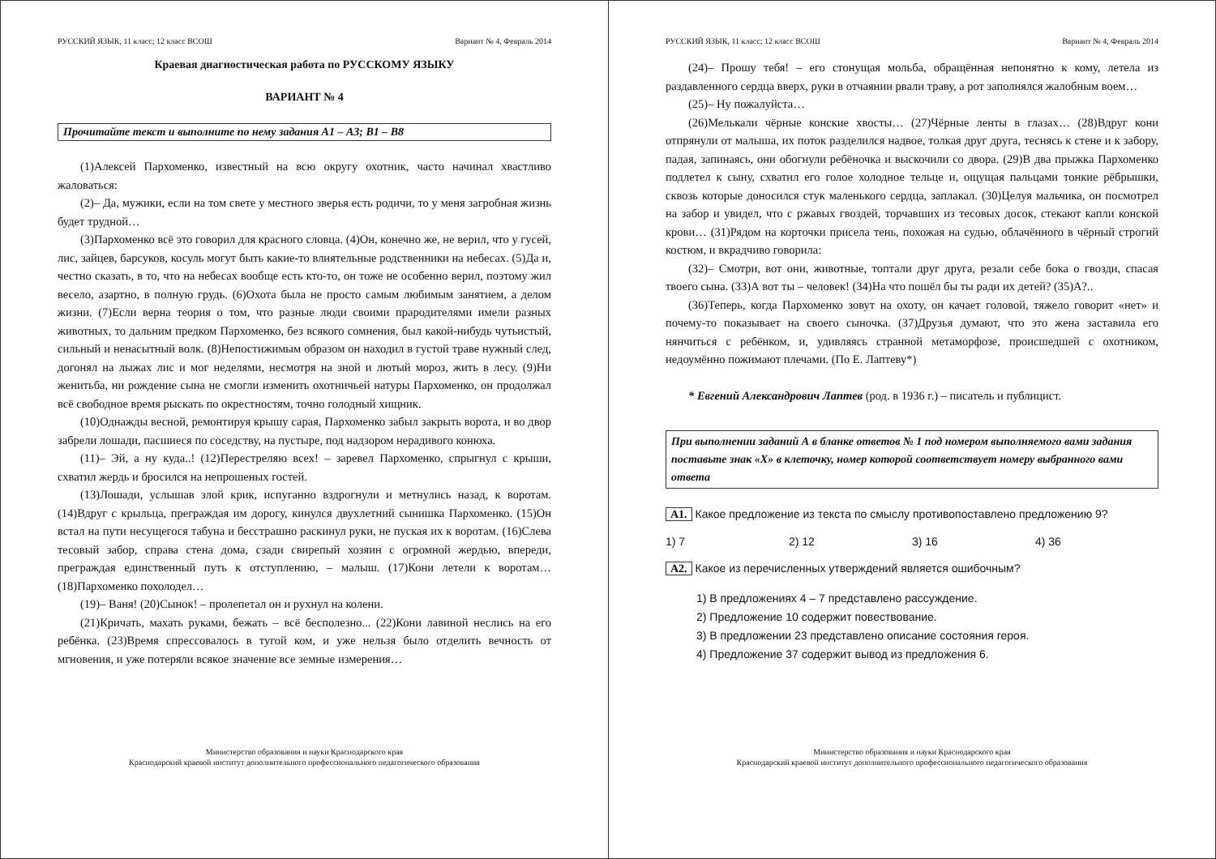РУССКИЙ ЯЗЫК, 11 класс; 12 класс ВСОШ Вариант № 4, Февраль 2014
Краевая диагностическая работа по РУССКОМУ ЯЗЫКУ
ВАРИАНТ № 4
Прочитайте текст и выполните по нему задания А1 – А3; В1 – В8
(1)Алексей Пархоменко, известный на всю округу охотник, часто начинал хвастливо жаловаться:
(2)– Да, мужики, если на том свете у местного зверья есть родичи, то у меня загробная жизнь будет трудной…
(3)Пархоменко всё это говорил для красного словца. (4)Он, конечно же, не верил, что у гусей, лис, зайцев, барсуков, косуль могут быть какие-то влиятельные родственники на небесах. (5)Да и, честно сказать, в то, что на небесах вообще есть кто-то, он тоже не особенно верил, поэтому жил весело, азартно, в полную грудь. (6)Охота была не просто самым любимым занятием, а делом жизни. (7)Если верна теория о том, что разные люди своими прародителями имели разных животных, то дальним предком Пархоменко, без всякого сомнения, был какой-нибудь чутьистый, сильный и ненасытный волк. (8)Непостижимым образом он находил в густой траве нужный след, догонял на лыжах лис и мог неделями, несмотря на зной и лютый мороз, жить в лесу. (9)Ни женитьба, ни рождение сына не смогли изменить охотничьей натуры Пархоменко, он продолжал всё свободное время рыскать по окрестностям, точно голодный хищник.
(10)Однажды весной, ремонтируя крышу сарая, Пархоменко забыл закрыть ворота, и во двор забрели лошади, пасшиеся по соседству, на пустыре, под надзором нерадивого конюха.
(11)– Эй, а ну куда..! (12)Перестреляю всех! – заревел Пархоменко, спрыгнул с крыши, схватил жердь и бросился на непрошеных гостей.
(13)Лошади, услышав злой крик, испуганно вздрогнули и метнулись назад, к воротам. (14)Вдруг с крыльца, преграждая им дорогу, кинулся двухлетний сынишка Пархоменко. (15)Он встал на пути несущегося табуна и бесстрашно раскинул руки, не пуская их к воротам. (16)Слева тесовый забор, справа стена дома, сзади свирепый хозяин с огромной жердью, впереди, преграждая единственный путь к отступлению, – малыш. (17)Кони летели к воротам… (18)Пархоменко похолодел…
(19)– Ваня! (20)Сынок! – пролепетал он и рухнул на колени.
(21)Кричать, махать руками, бежать – всё бесполезно... (22)Кони лавиной неслись на его ребёнка. (23)Время спрессовалось в тугой ком, и уже нельзя было отделить вечность от мгновения, и уже потеряли всякое значение все земные измерения…
Министерство образования и науки Краснодарского края
Краснодарский краевой институт дополнительного профессионального педагогического образования
РУССКИЙ ЯЗЫК, 11 класс; 12 класс ВСОШ Вариант № 4, Февраль 2014
(24)– Прошу тебя! – его стонущая мольба, обращённая непонятно к кому, летела из раздавленного сердца вверх, руки в отчаянии рвали траву, а рот заполнялся жалобным воем…
(25)– Ну пожалуйста…
(26)Мелькали чёрные конские хвосты… (27)Чёрные ленты в глазах… (28)Вдруг кони отпрянули от малыша, их поток разделился надвое, толкая друг друга, теснясь к стене и к забору, падая, запинаясь, они обогнули ребёночка и выскочили со двора. (29)В два прыжка Пархоменко подлетел к сыну, схватил его голое холодное тельце и, ощущая пальцами тонкие рёбрышки, сквозь которые доносился стук маленького сердца, заплакал. (30)Целуя мальчика, он посмотрел на забор и увидел, что с ржавых гвоздей, торчавших из тесовых досок, стекают капли конской крови… (31)Рядом на корточки присела тень, похожая на судью, облачённого в чёрный строгий костюм, и вкрадчиво говорила:
(32)– Смотри, вот они, животные, топтали друг друга, резали себе бока о гвозди, спасая твоего сына. (33)А вот ты – человек! (34)На что пошёл бы ты ради их детей? (35)А?..
(36)Теперь, когда Пархоменко зовут на охоту, он качает головой, тяжело говорит «нет» и почему-то показывает на своего сыночка. (37)Друзья думают, что это жена заставила его нянчиться с ребёнком, и, удивляясь странной метаморфозе, происшедшей с охотником, недоумённо пожимают плечами. (По Е. Лаптеву*)
* Евгений Александрович Лаптев (род. в 1936 г.) – писатель и публицист.
При выполнении заданий А в бланке ответов № 1 под номером выполняемого вами задания поставьте знак «Х» в клеточку, номер которой соответствует номеру выбранного вами ответа
А1. Какое предложение из текста по смыслу противопоставлено предложению 9?
1) 7 2) 12 3) 16 4) 36
А2. Какое из перечисленных утверждений является ошибочным?
1) В предложениях 4 – 7 представлено рассуждение.
2) Предложение 10 содержит повествование.
3) В предложении 23 представлено описание состояния героя.
4) Предложение 37 содержит вывод из предложения 6.
Министерство образования и науки Краснодарского края
Краснодарский краевой институт дополнительного профессионального педагогического образования